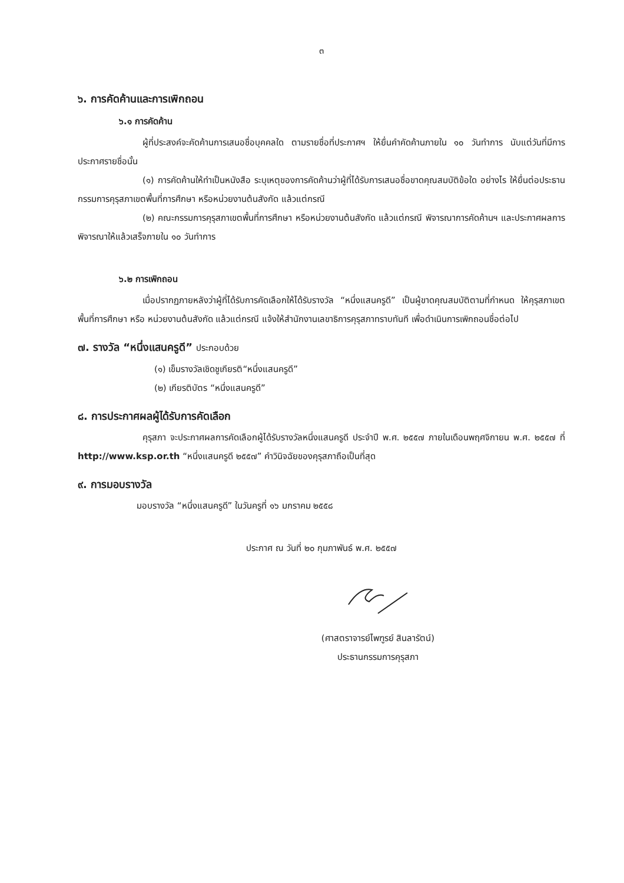๓
๖. การคัดค้านและการเพิกถอน
๖.๑ การคัดค้าน
ผู้ที่ประสงค์จะคัดค้านการเสนอชื่อบุคคลใด ตามรายชื่อที่ประกาศฯ ให้ยื่นคำคัดค้านภายใน ๑๐ วันทำการ นับแต่วันที่มีการประกาศรายชื่อนั้น
(๑) การคัดค้านให้ทำเป็นหนังสือ ระบุเหตุของการคัดค้านว่าผู้ที่ได้รับการเสนอชื่อขาดคุณสมบัติข้อใด อย่างไร ให้ยื่นต่อประธานกรรมการคุรุสภาเขตพื้นที่การศึกษา หรือหน่วยงานต้นสังกัด แล้วแต่กรณี
(๒) คณะกรรมการคุรุสภาเขตพื้นที่การศึกษา หรือหน่วยงานต้นสังกัด แล้วแต่กรณี พิจารณาการคัดค้านฯ และประกาศผลการพิจารณาให้แล้วเสร็จภายใน ๑๐ วันทำการ
๖.๒ การเพิกถอน
เมื่อปรากฏภายหลังว่าผู้ที่ได้รับการคัดเลือกให้ได้รับรางวัล “หนึ่งแสนครูดี” เป็นผู้ขาดคุณสมบัติตามที่กำหนด ให้คุรุสภาเขตพื้นที่การศึกษา หรือ หน่วยงานต้นสังกัด แล้วแต่กรณี แจ้งให้สำนักงานเลขาธิการคุรุสภาทราบทันที เพื่อดำเนินการเพิกถอนชื่อต่อไป
๗. รางวัล “หนึ่งแสนครูดี” ประกอบด้วย
(๑) เข็มรางวัลเชิดชูเกียรติ“หนึ่งแสนครูดี”
(๒) เกียรติบัตร “หนึ่งแสนครูดี”
๘. การประกาศผลผู้ได้รับการคัดเลือก
คุรุสภา จะประกาศผลการคัดเลือกผู้ได้รับรางวัลหนึ่งแสนครูดี ประจำปี พ.ศ. ๒๕๕๗ ภายในเดือนพฤศจิกายน พ.ศ. ๒๕๕๗ ที่ http://www.ksp.or.th “หนึ่งแสนครูดี ๒๕๕๗” คำวินิจฉัยของคุรุสภาถือเป็นที่สุด
๙. การมอบรางวัล
มอบรางวัล “หนึ่งแสนครูดี” ในวันครูที่ ๑๖ มกราคม ๒๕๕๘
ประกาศ ณ วันที่ ๒๐ กุมภาพันธ์ พ.ศ. ๒๕๕๗
(ศาสตราจารย์ไพฑูรย์ สินลารัตน์)
ประธานกรรมการคุรุสภา